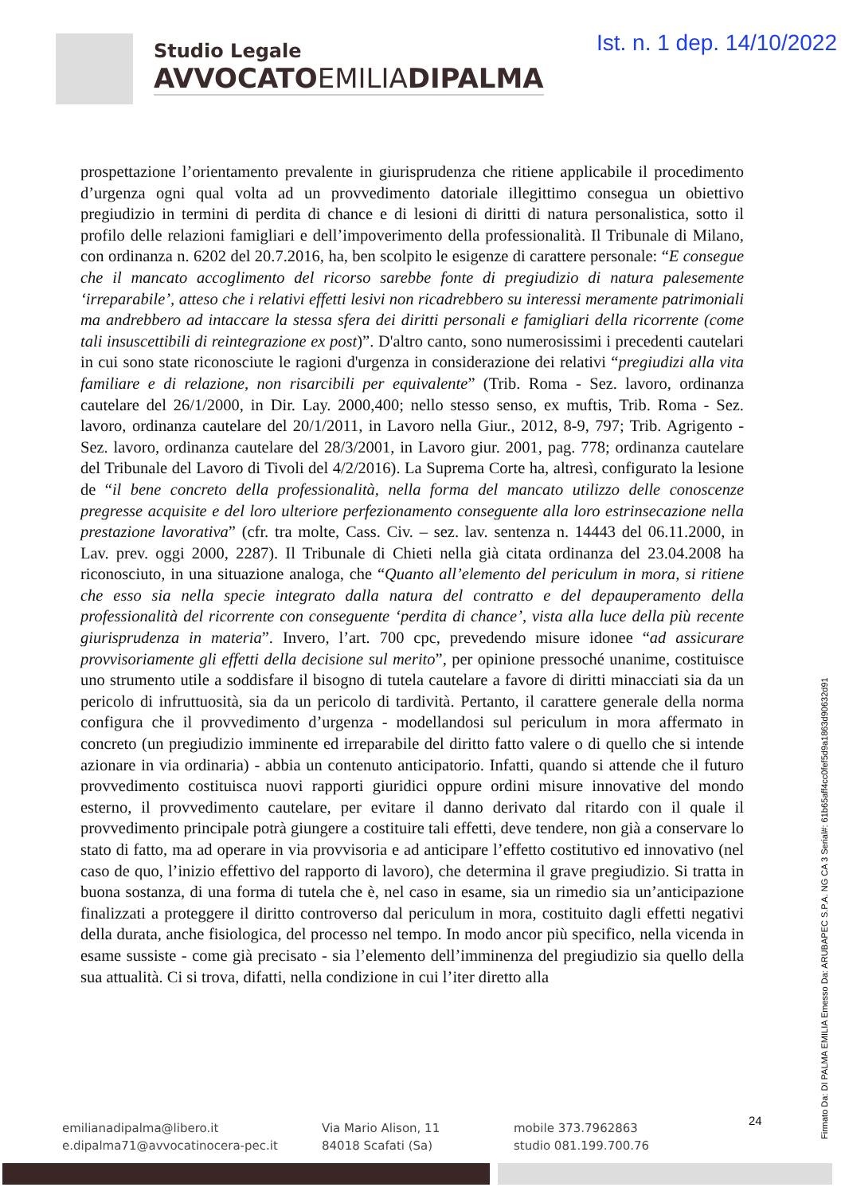Studio Legale
AVVOCATOEMILIADIPALMA
Ist. n. 1 dep. 14/10/2022
prospettazione l’orientamento prevalente in giurisprudenza che ritiene applicabile il procedimento d’urgenza ogni qual volta ad un provvedimento datoriale illegittimo consegua un obiettivo pregiudizio in termini di perdita di chance e di lesioni di diritti di natura personalistica, sotto il profilo delle relazioni famigliari e dell’impoverimento della professionalità. Il Tribunale di Milano, con ordinanza n. 6202 del 20.7.2016, ha, ben scolpito le esigenze di carattere personale: “E consegue che il mancato accoglimento del ricorso sarebbe fonte di pregiudizio di natura palesemente ‘irreparabile’, atteso che i relativi effetti lesivi non ricadrebbero su interessi meramente patrimoniali ma andrebbero ad intaccare la stessa sfera dei diritti personali e famigliari della ricorrente (come tali insuscettibili di reintegrazione ex post)”. D'altro canto, sono numerosissimi i precedenti cautelari in cui sono state riconosciute le ragioni d'urgenza in considerazione dei relativi “pregiudizi alla vita familiare e di relazione, non risarcibili per equivalente” (Trib. Roma - Sez. lavoro, ordinanza cautelare del 26/1/2000, in Dir. Lay. 2000,400; nello stesso senso, ex muftis, Trib. Roma - Sez. lavoro, ordinanza cautelare del 20/1/2011, in Lavoro nella Giur., 2012, 8-9, 797; Trib. Agrigento - Sez. lavoro, ordinanza cautelare del 28/3/2001, in Lavoro giur. 2001, pag. 778; ordinanza cautelare del Tribunale del Lavoro di Tivoli del 4/2/2016). La Suprema Corte ha, altresì, configurato la lesione de “il bene concreto della professionalità, nella forma del mancato utilizzo delle conoscenze pregresse acquisite e del loro ulteriore perfezionamento conseguente alla loro estrinsecazione nella prestazione lavorativa” (cfr. tra molte, Cass. Civ. – sez. lav. sentenza n. 14443 del 06.11.2000, in Lav. prev. oggi 2000, 2287). Il Tribunale di Chieti nella già citata ordinanza del 23.04.2008 ha riconosciuto, in una situazione analoga, che “Quanto all’elemento del periculum in mora, si ritiene che esso sia nella specie integrato dalla natura del contratto e del depauperamento della professionalità del ricorrente con conseguente ‘perdita di chance’, vista alla luce della più recente giurisprudenza in materia”. Invero, l’art. 700 cpc, prevedendo misure idonee “ad assicurare provvisoriamente gli effetti della decisione sul merito”, per opinione pressoché unanime, costituisce uno strumento utile a soddisfare il bisogno di tutela cautelare a favore di diritti minacciati sia da un pericolo di infruttuosità, sia da un pericolo di tardività. Pertanto, il carattere generale della norma configura che il provvedimento d’urgenza - modellandosi sul periculum in mora affermato in concreto (un pregiudizio imminente ed irreparabile del diritto fatto valere o di quello che si intende azionare in via ordinaria) - abbia un contenuto anticipatorio. Infatti, quando si attende che il futuro provvedimento costituisca nuovi rapporti giuridici oppure ordini misure innovative del mondo esterno, il provvedimento cautelare, per evitare il danno derivato dal ritardo con il quale il provvedimento principale potrà giungere a costituire tali effetti, deve tendere, non già a conservare lo stato di fatto, ma ad operare in via provvisoria e ad anticipare l’effetto costitutivo ed innovativo (nel caso de quo, l’inizio effettivo del rapporto di lavoro), che determina il grave pregiudizio. Si tratta in buona sostanza, di una forma di tutela che è, nel caso in esame, sia un rimedio sia un’anticipazione finalizzati a proteggere il diritto controverso dal periculum in mora, costituito dagli effetti negativi della durata, anche fisiologica, del processo nel tempo. In modo ancor più specifico, nella vicenda in esame sussiste - come già precisato - sia l’elemento dell’imminenza del pregiudizio sia quello della sua attualità. Ci si trova, difatti, nella condizione in cui l’iter diretto alla
Firmato Da: DI PALMA EMILIA Emesso Da: ARUBAPEC S.P.A. NG CA 3 Serial#: 61b65aff4cc0fef5d9a1863d90632d91
24
emilianadipalma@libero.it
e.dipalma71@avvocatinocera-pec.it
Via Mario Alison, 11
84018 Scafati (Sa)
mobile 373.7962863
studio 081.199.700.76